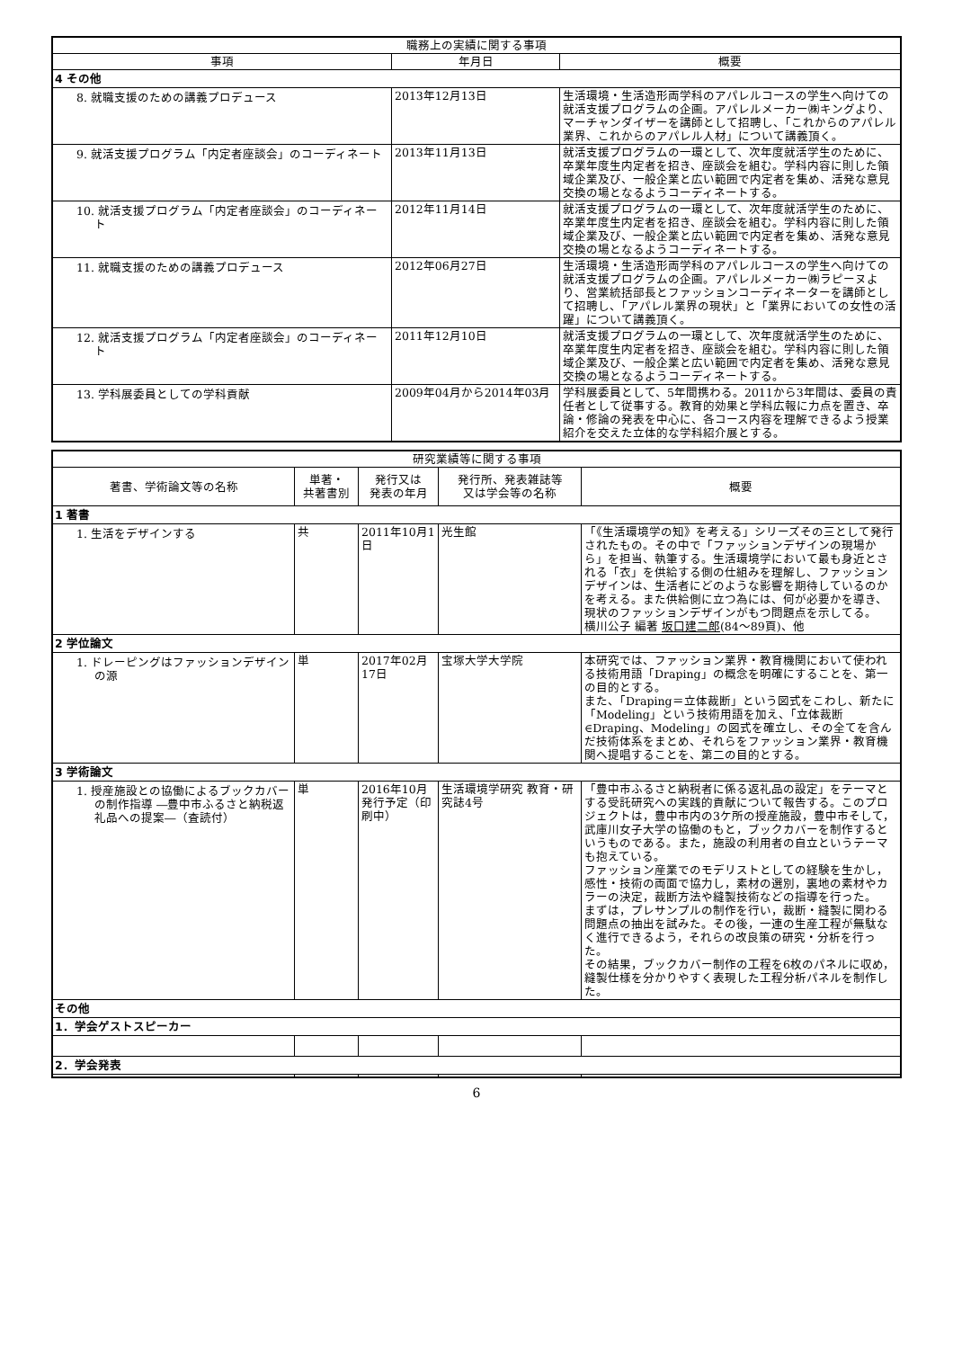| 職務上の実績に関する事項 | | |
| --- | --- | --- |
| 事項 | 年月日 | 概要 |
| 4 その他 | | |
| 8. 就職支援のための講義プロデュース | 2013年12月13日 | 生活環境・生活造形両学科のアパレルコースの学生へ向けての就活支援プログラムの企画。アパレルメーカー㈱キングより、マーチャンダイザーを講師として招聘し、「これからのアパレル業界、これからのアパレル人材」について講義頂く。 |
| 9. 就活支援プログラム「内定者座談会」のコーディネート | 2013年11月13日 | 就活支援プログラムの一環として、次年度就活学生のために、卒業年度生内定者を招き、座談会を組む。学科内容に則した領域企業及び、一般企業と広い範囲で内定者を集め、活発な意見交換の場となるようコーディネートする。 |
| 10. 就活支援プログラム「内定者座談会」のコーディネート | 2012年11月14日 | 就活支援プログラムの一環として、次年度就活学生のために、卒業年度生内定者を招き、座談会を組む。学科内容に則した領域企業及び、一般企業と広い範囲で内定者を集め、活発な意見交換の場となるようコーディネートする。 |
| 11. 就職支援のための講義プロデュース | 2012年06月27日 | 生活環境・生活造形両学科のアパレルコースの学生へ向けての就活支援プログラムの企画。アパレルメーカー㈱ラピーヌより、営業統括部長とファッションコーディネーターを講師として招聘し、「アパレル業界の現状」と「業界においての女性の活躍」について講義頂く。 |
| 12. 就活支援プログラム「内定者座談会」のコーディネート | 2011年12月10日 | 就活支援プログラムの一環として、次年度就活学生のために、卒業年度生内定者を招き、座談会を組む。学科内容に則した領域企業及び、一般企業と広い範囲で内定者を集め、活発な意見交換の場となるようコーディネートする。 |
| 13. 学科展委員としての学科貢献 | 2009年04月から2014年03月 | 学科展委員として、5年間携わる。2011から3年間は、委員の責任者として従事する。教育的効果と学科広報に力点を置き、卒論・修論の発表を中心に、各コース内容を理解できるよう授業紹介を交えた立体的な学科紹介展とする。 |
| 研究業績等に関する事項 | | | | |
| --- | --- | --- | --- | --- |
| 著書、学術論文等の名称 | 単著・ 共著書別 | 発行又は 発表の年月 | 発行所、発表雑誌等 又は学会等の名称 | 概要 |
| 1 著書 | | | | |
| 1. 生活をデザインする | 共 | 2011年10月1日 | 光生館 | 「《生活環境学の知》を考える」シリーズその三として発行されたもの。その中で「ファッションデザインの現場から」を担当、執筆する。生活環境学において最も身近とされる「衣」を供給する側の仕組みを理解し、ファッションデザインは、生活者にどのような影響を期待しているのかを考える。また供給側に立つ為には、何が必要かを導き、現状のファッションデザインがもつ問題点を示してる。 横川公子 編著 坂口建二郎 (84～89頁)、他 |
| 2 学位論文 | | | | |
| 1. ドレーピングはファッションデザインの源 | 単 | 2017年02月17日 | 宝塚大学大学院 | 本研究では、ファッション業界・教育機関において使われる技術用語「Draping」の概念を明確にすることを、第一の目的とする。 また、「Draping＝立体裁断」という図式をこわし、新たに「Modeling」という技術用語を加え、「立体裁断∈Draping、Modeling」の図式を確立し、その全てを含んだ技術体系をまとめ、それらをファッション業界・教育機関へ提唱することを、第二の目的とする。 |
| 3 学術論文 | | | | |
| 1. 授産施設との協働によるブックカバーの制作指導 ―豊中市ふるさと納税返礼品への提案―（査読付） | 単 | 2016年10月発行予定（印刷中） | 生活環境学研究 教育・研究誌4号 | 「豊中市ふるさと納税者に係る返礼品の設定」をテーマとする受託研究への実践的貢献について報告する。このプロジェクトは，豊中市内の3ケ所の授産施設，豊中市そして，武庫川女子大学の協働のもと，ブックカバーを制作するというものである。また，施設の利用者の自立というテーマも抱えている。 ファッション産業でのモデリストとしての経験を生かし，感性・技術の両面で協力し，素材の選別，裏地の素材やカラーの決定，裁断方法や縫製技術などの指導を行った。 まずは，プレサンプルの制作を行い，裁断・縫製に関わる問題点の抽出を試みた。その後，一連の生産工程が無駄なく進行できるよう，それらの改良策の研究・分析を行った。 その結果，ブックカバー制作の工程を6枚のパネルに収め，縫製仕様を分かりやすく表現した工程分析パネルを制作した。 |
| その他 | | | | |
| 1．学会ゲストスピーカー | | | | |
| 2．学会発表 | | | | |
6